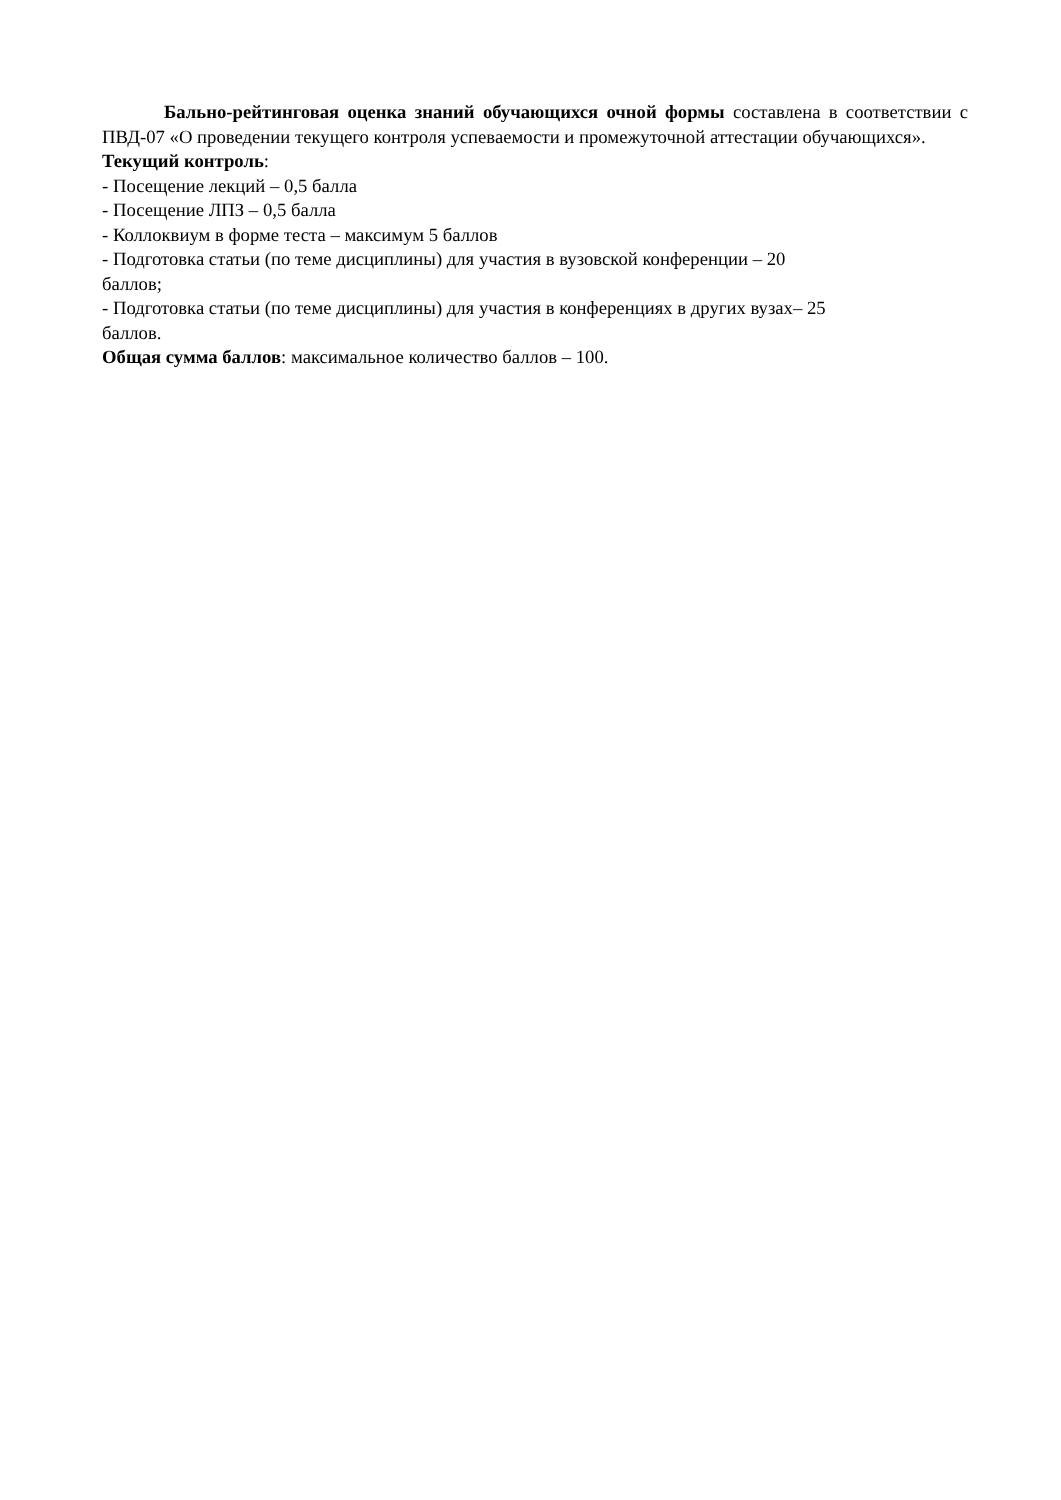Бально-рейтинговая оценка знаний обучающихся очной формы составлена в соответствии с ПВД-07 «О проведении текущего контроля успеваемости и промежуточной аттестации обучающихся».
Текущий контроль:
- Посещение лекций – 0,5 балла
- Посещение ЛПЗ – 0,5 балла
- Коллоквиум в форме теста – максимум 5 баллов
- Подготовка статьи (по теме дисциплины) для участия в вузовской конференции – 20
баллов;
- Подготовка статьи (по теме дисциплины) для участия в конференциях в других вузах– 25
баллов.
Общая сумма баллов: максимальное количество баллов – 100.